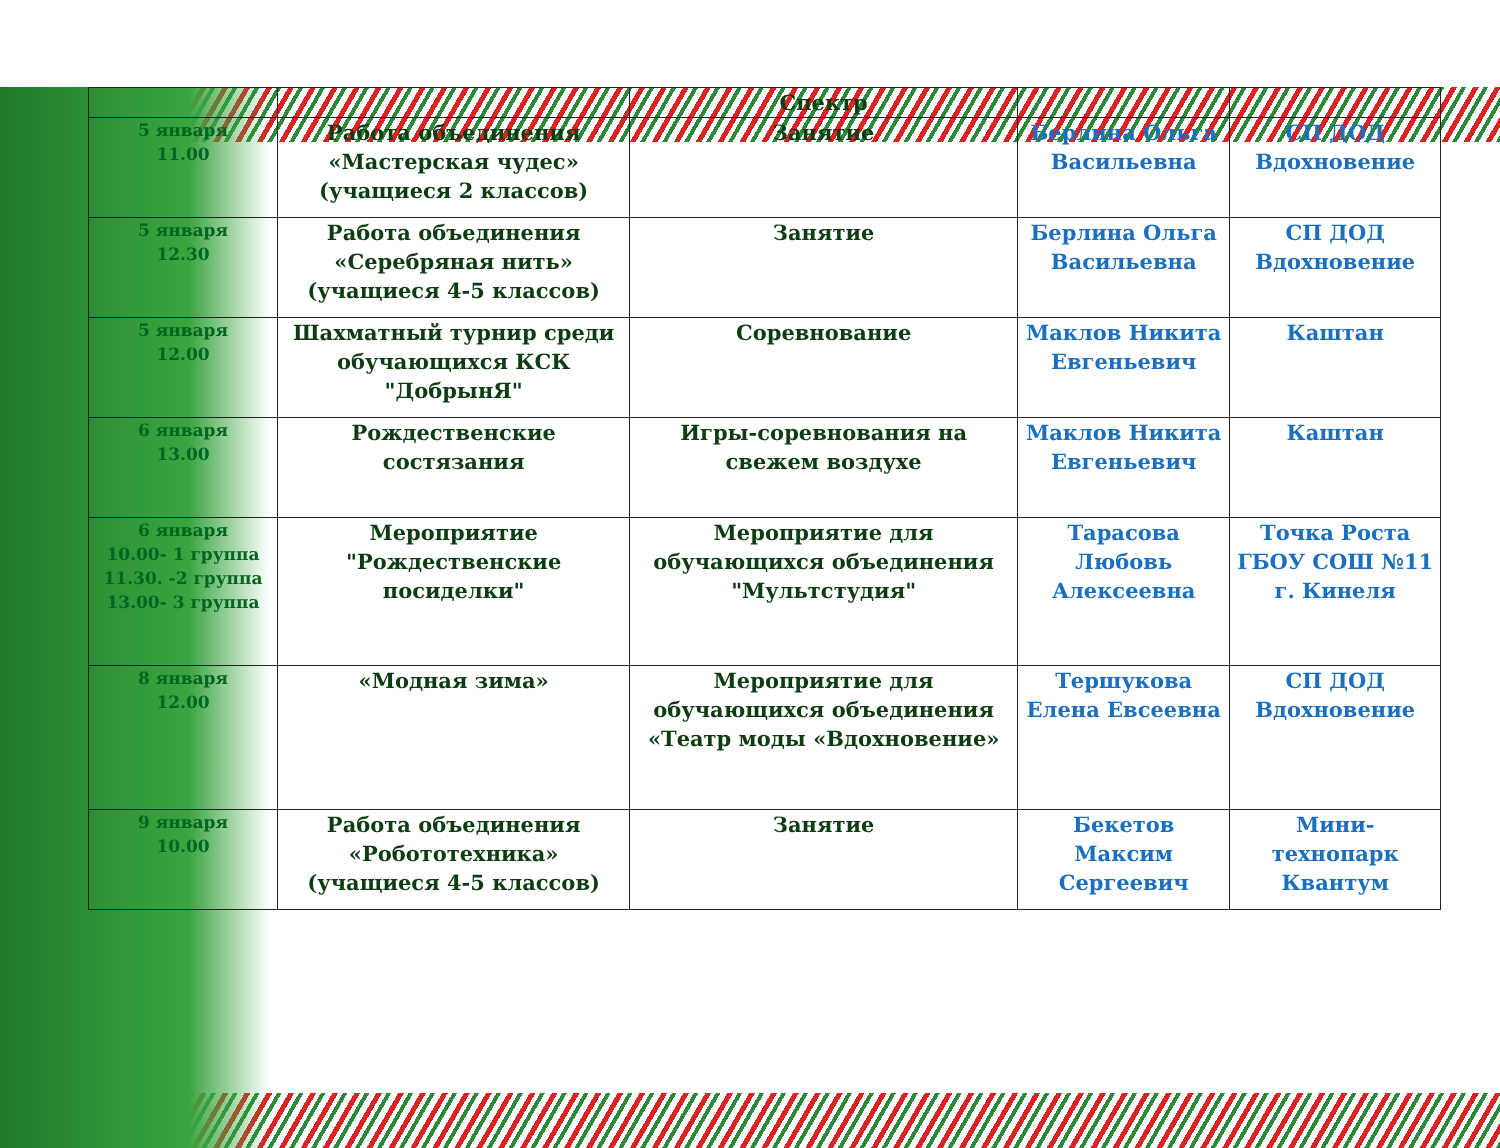| | | Спектр | | |
| 5 января 11.00 | Работа объединения «Мастерская чудес» (учащиеся 2 классов) | Занятие | Берлина Ольга Васильевна | СП ДОД Вдохновение |
| 5 января 12.30 | Работа объединения «Серебряная нить» (учащиеся 4-5 классов) | Занятие | Берлина Ольга Васильевна | СП ДОД Вдохновение |
| 5 января 12.00 | Шахматный турнир среди обучающихся КСК "ДобрынЯ" | Соревнование | Маклов Никита Евгеньевич | Каштан |
| 6 января 13.00 | Рождественские состязания | Игры-соревнования на свежем воздухе | Маклов Никита Евгеньевич | Каштан |
| 6 января 10.00- 1 группа 11.30. -2 группа 13.00- 3 группа | Мероприятие "Рождественские посиделки" | Мероприятие для обучающихся объединения "Мультстудия" | Тарасова Любовь Алексеевна | Точка Роста ГБОУ СОШ №11 г. Кинеля |
| 8 января 12.00 | «Модная зима» | Мероприятие для обучающихся объединения «Театр моды «Вдохновение» | Тершукова Елена Евсеевна | СП ДОД Вдохновение |
| 9 января 10.00 | Работа объединения «Робототехника» (учащиеся 4-5 классов) | Занятие | Бекетов Максим Сергеевич | Мини-технопарк Квантум |